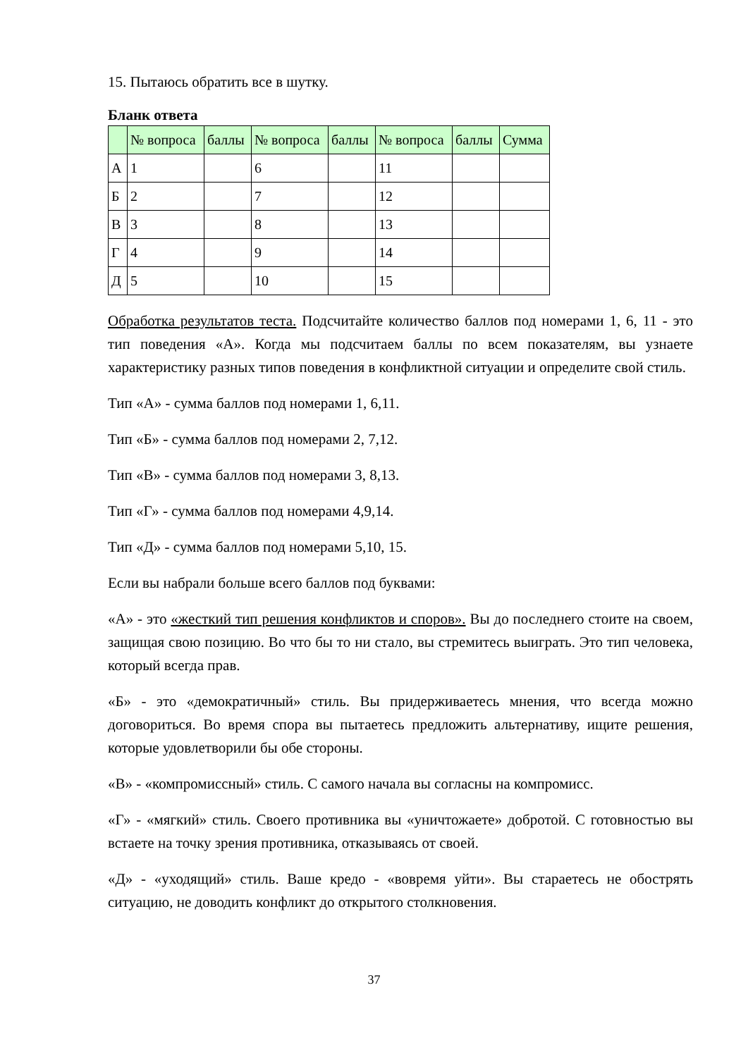15. Пытаюсь обратить все в шутку.
Бланк ответа
| | № вопроса | баллы | № вопроса | баллы | № вопроса | баллы | Сумма |
| --- | --- | --- | --- | --- | --- | --- | --- |
| А | 1 | | 6 | | 11 | | |
| Б | 2 | | 7 | | 12 | | |
| В | 3 | | 8 | | 13 | | |
| Г | 4 | | 9 | | 14 | | |
| Д | 5 | | 10 | | 15 | | |
Обработка результатов теста. Подсчитайте количество баллов под номерами 1, 6, 11 - это тип поведения «А». Когда мы подсчитаем баллы по всем показателям, вы узнаете характеристику разных типов поведения в конфликтной ситуации и определите свой стиль.
Тип «А» - сумма баллов под номерами 1, 6,11.
Тип «Б» - сумма баллов под номерами 2, 7,12.
Тип «В» - сумма баллов под номерами 3, 8,13.
Тип «Г» - сумма баллов под номерами 4,9,14.
Тип «Д» - сумма баллов под номерами 5,10, 15.
Если вы набрали больше всего баллов под буквами:
«А» - это «жесткий тип решения конфликтов и споров». Вы до последнего стоите на своем, защищая свою позицию. Во что бы то ни стало, вы стремитесь выиграть. Это тип человека, который всегда прав.
«Б» - это «демократичный» стиль. Вы придерживаетесь мнения, что всегда можно договориться. Во время спора вы пытаетесь предложить альтернативу, ищите решения, которые удовлетворили бы обе стороны.
«В» - «компромиссный» стиль. С самого начала вы согласны на компромисс.
«Г» - «мягкий» стиль. Своего противника вы «уничтожаете» добротой. С готовностью вы встаете на точку зрения противника, отказываясь от своей.
«Д» - «уходящий» стиль. Ваше кредо - «вовремя уйти». Вы стараетесь не обострять ситуацию, не доводить конфликт до открытого столкновения.
37